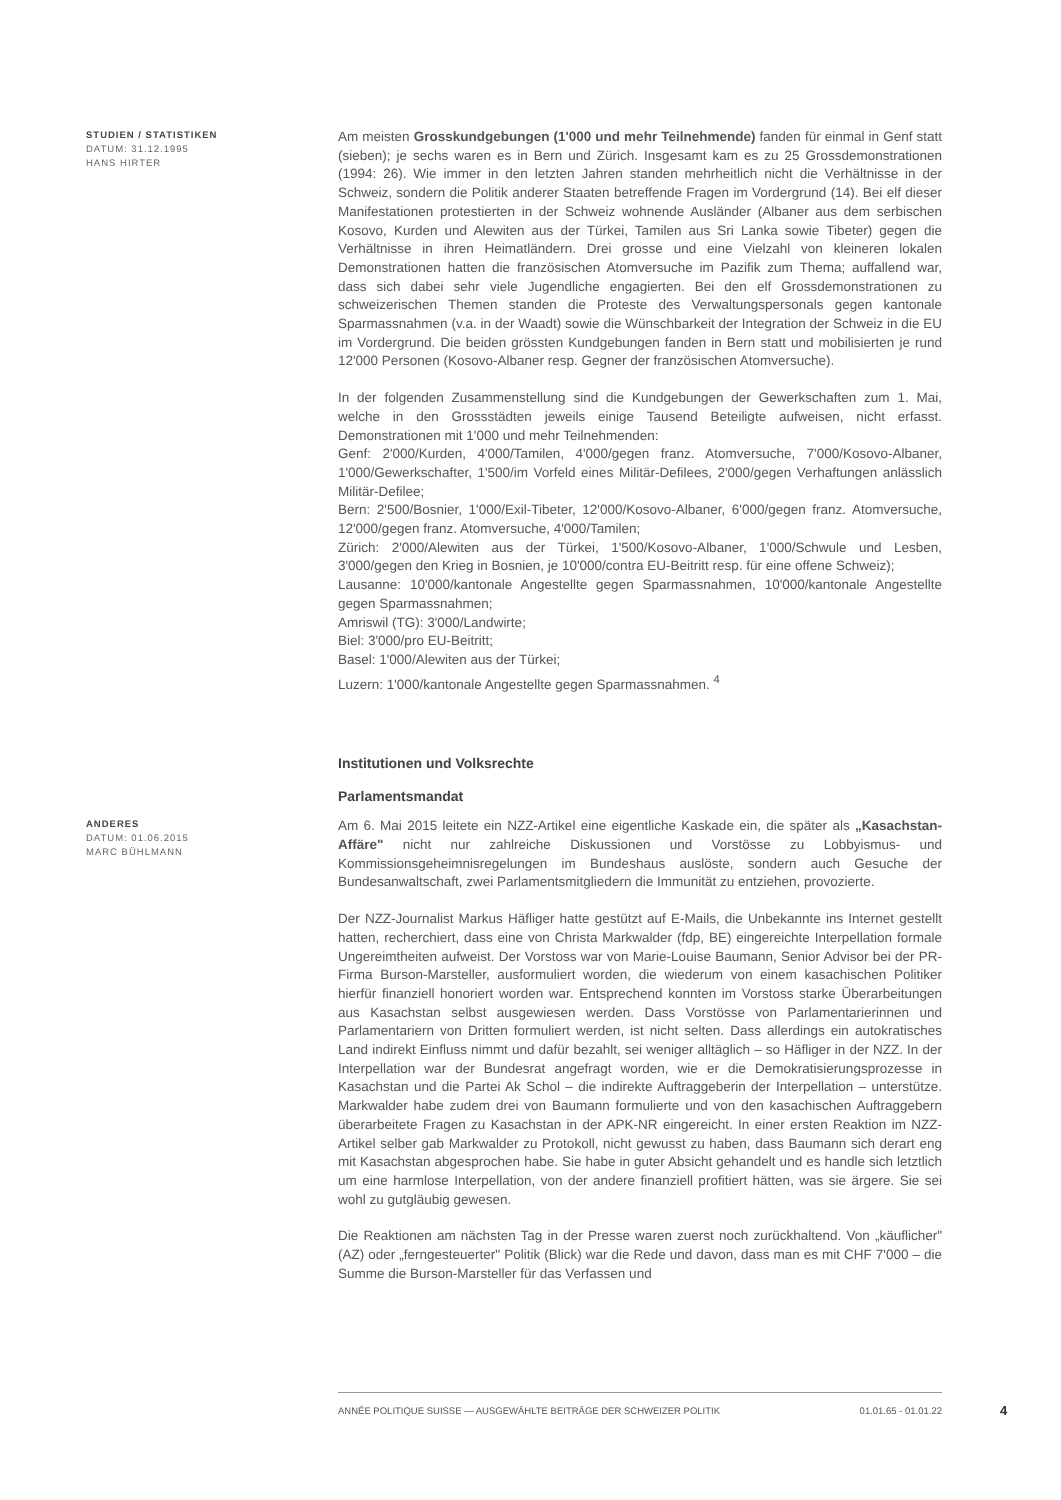STUDIEN / STATISTIKEN
DATUM: 31.12.1995
HANS HIRTER
Am meisten Grosskundgebungen (1'000 und mehr Teilnehmende) fanden für einmal in Genf statt (sieben); je sechs waren es in Bern und Zürich. Insgesamt kam es zu 25 Grossdemonstrationen (1994: 26). Wie immer in den letzten Jahren standen mehrheitlich nicht die Verhältnisse in der Schweiz, sondern die Politik anderer Staaten betreffende Fragen im Vordergrund (14). Bei elf dieser Manifestationen protestierten in der Schweiz wohnende Ausländer (Albaner aus dem serbischen Kosovo, Kurden und Alewiten aus der Türkei, Tamilen aus Sri Lanka sowie Tibeter) gegen die Verhältnisse in ihren Heimatländern. Drei grosse und eine Vielzahl von kleineren lokalen Demonstrationen hatten die französischen Atomversuche im Pazifik zum Thema; auffallend war, dass sich dabei sehr viele Jugendliche engagierten. Bei den elf Grossdemonstrationen zu schweizerischen Themen standen die Proteste des Verwaltungspersonals gegen kantonale Sparmassnahmen (v.a. in der Waadt) sowie die Wünschbarkeit der Integration der Schweiz in die EU im Vordergrund. Die beiden grössten Kundgebungen fanden in Bern statt und mobilisierten je rund 12'000 Personen (Kosovo-Albaner resp. Gegner der französischen Atomversuche).
In der folgenden Zusammenstellung sind die Kundgebungen der Gewerkschaften zum 1. Mai, welche in den Grossstädten jeweils einige Tausend Beteiligte aufweisen, nicht erfasst. Demonstrationen mit 1'000 und mehr Teilnehmenden:
Genf: 2'000/Kurden, 4'000/Tamilen, 4'000/gegen franz. Atomversuche, 7'000/Kosovo-Albaner, 1'000/Gewerkschafter, 1'500/im Vorfeld eines Militär-Defilees, 2'000/gegen Verhaftungen anlässlich Militär-Defilee;
Bern: 2'500/Bosnier, 1'000/Exil-Tibeter, 12'000/Kosovo-Albaner, 6'000/gegen franz. Atomversuche, 12'000/gegen franz. Atomversuche, 4'000/Tamilen;
Zürich: 2'000/Alewiten aus der Türkei, 1'500/Kosovo-Albaner, 1'000/Schwule und Lesben, 3'000/gegen den Krieg in Bosnien, je 10'000/contra EU-Beitritt resp. für eine offene Schweiz);
Lausanne: 10'000/kantonale Angestellte gegen Sparmassnahmen, 10'000/kantonale Angestellte gegen Sparmassnahmen;
Amriswil (TG): 3'000/Landwirte;
Biel: 3'000/pro EU-Beitritt;
Basel: 1'000/Alewiten aus der Türkei;
Luzern: 1'000/kantonale Angestellte gegen Sparmassnahmen. <sup>4</sup>
Institutionen und Volksrechte
Parlamentsmandat
ANDERES
DATUM: 01.06.2015
MARC BÜHLMANN
Am 6. Mai 2015 leitete ein NZZ-Artikel eine eigentliche Kaskade ein, die später als „Kasachstan-Affäre" nicht nur zahlreiche Diskussionen und Vorstösse zu Lobbyismus- und Kommissionsgeheimnisregelungen im Bundeshaus auslöste, sondern auch Gesuche der Bundesanwaltschaft, zwei Parlamentsmitgliedern die Immunität zu entziehen, provozierte.
Der NZZ-Journalist Markus Häfliger hatte gestützt auf E-Mails, die Unbekannte ins Internet gestellt hatten, recherchiert, dass eine von Christa Markwalder (fdp, BE) eingereichte Interpellation formale Ungereimtheiten aufweist. Der Vorstoss war von Marie-Louise Baumann, Senior Advisor bei der PR-Firma Burson-Marsteller, ausformuliert worden, die wiederum von einem kasachischen Politiker hierfür finanziell honoriert worden war. Entsprechend konnten im Vorstoss starke Überarbeitungen aus Kasachstan selbst ausgewiesen werden. Dass Vorstösse von Parlamentarierinnen und Parlamentariern von Dritten formuliert werden, ist nicht selten. Dass allerdings ein autokratisches Land indirekt Einfluss nimmt und dafür bezahlt, sei weniger alltäglich – so Häfliger in der NZZ. In der Interpellation war der Bundesrat angefragt worden, wie er die Demokratisierungsprozesse in Kasachstan und die Partei Ak Schol – die indirekte Auftraggeberin der Interpellation – unterstütze. Markwalder habe zudem drei von Baumann formulierte und von den kasachischen Auftraggebern überarbeitete Fragen zu Kasachstan in der APK-NR eingereicht. In einer ersten Reaktion im NZZ-Artikel selber gab Markwalder zu Protokoll, nicht gewusst zu haben, dass Baumann sich derart eng mit Kasachstan abgesprochen habe. Sie habe in guter Absicht gehandelt und es handle sich letztlich um eine harmlose Interpellation, von der andere finanziell profitiert hätten, was sie ärgere. Sie sei wohl zu gutgläubig gewesen.
Die Reaktionen am nächsten Tag in der Presse waren zuerst noch zurückhaltend. Von „käuflicher" (AZ) oder „ferngesteuerter" Politik (Blick) war die Rede und davon, dass man es mit CHF 7'000 – die Summe die Burson-Marsteller für das Verfassen und
ANNÉE POLITIQUE SUISSE — AUSGEWÄHLTE BEITRÄGE DER SCHWEIZER POLITIK 01.01.65 - 01.01.22
4